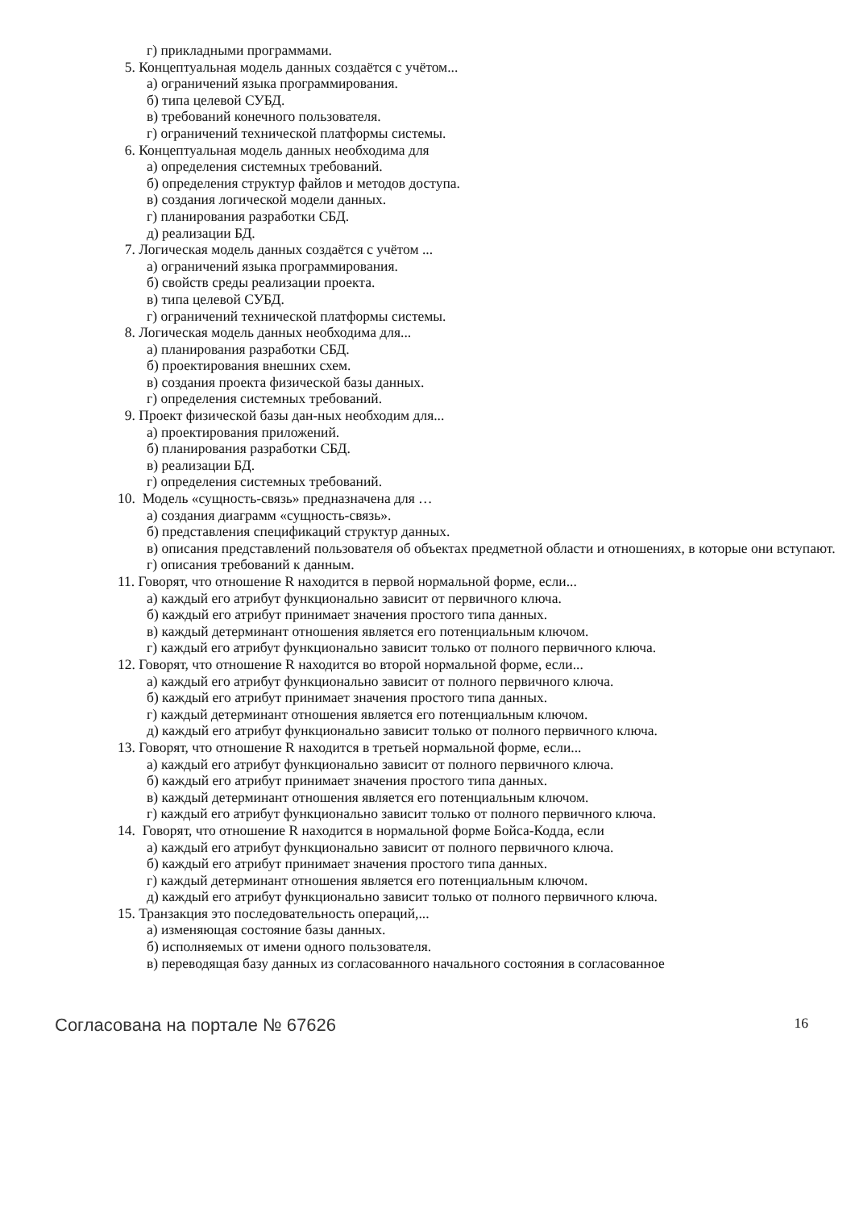г) прикладными программами.
5. Концептуальная модель данных создаётся с учётом...
а) ограничений языка программирования.
б) типа целевой СУБД.
в) требований конечного пользователя.
г) ограничений технической платформы системы.
6. Концептуальная модель данных необходима для
а) определения системных требований.
б) определения структур файлов и методов доступа.
в) создания логической модели данных.
г) планирования разработки СБД.
д) реализации БД.
7. Логическая модель данных создаётся с учётом ...
а) ограничений языка программирования.
б) свойств среды реализации проекта.
в) типа целевой СУБД.
г) ограничений технической платформы системы.
8. Логическая модель данных необходима для...
а) планирования разработки СБД.
б) проектирования внешних схем.
в) создания проекта физической базы данных.
г) определения системных требований.
9. Проект физической базы дан-ных необходим для...
а) проектирования приложений.
б) планирования разработки СБД.
в) реализации БД.
г) определения системных требований.
10. Модель «сущность-связь» предназначена для …
а) создания диаграмм «сущность-связь».
б) представления спецификаций структур данных.
в) описания представлений пользователя об объектах предметной области и отношениях, в которые они вступают.
г) описания требований к данным.
11. Говорят, что отношение R находится в первой нормальной форме, если...
а) каждый его атрибут функционально зависит от первичного ключа.
б) каждый его атрибут принимает значения простого типа данных.
в) каждый детерминант отношения является его потенциальным ключом.
г) каждый его атрибут функционально зависит только от полного первичного ключа.
12. Говорят, что отношение R находится во второй нормальной форме, если...
а) каждый его атрибут функционально зависит от полного первичного ключа.
б) каждый его атрибут принимает значения простого типа данных.
г) каждый детерминант отношения является его потенциальным ключом.
д) каждый его атрибут функционально зависит только от полного первичного ключа.
13. Говорят, что отношение R находится в третьей нормальной форме, если...
а) каждый его атрибут функционально зависит от полного первичного ключа.
б) каждый его атрибут принимает значения простого типа данных.
в) каждый детерминант отношения является его потенциальным ключом.
г) каждый его атрибут функционально зависит только от полного первичного ключа.
14. Говорят, что отношение R находится в нормальной форме Бойса-Кодда, если
а) каждый его атрибут функционально зависит от полного первичного ключа.
б) каждый его атрибут принимает значения простого типа данных.
г) каждый детерминант отношения является его потенциальным ключом.
д) каждый его атрибут функционально зависит только от полного первичного ключа.
15. Транзакция это последовательность операций,...
а) изменяющая состояние базы данных.
б) исполняемых от имени одного пользователя.
в) переводящая базу данных из согласованного начального состояния в согласованное
Согласована на портале № 67626 16